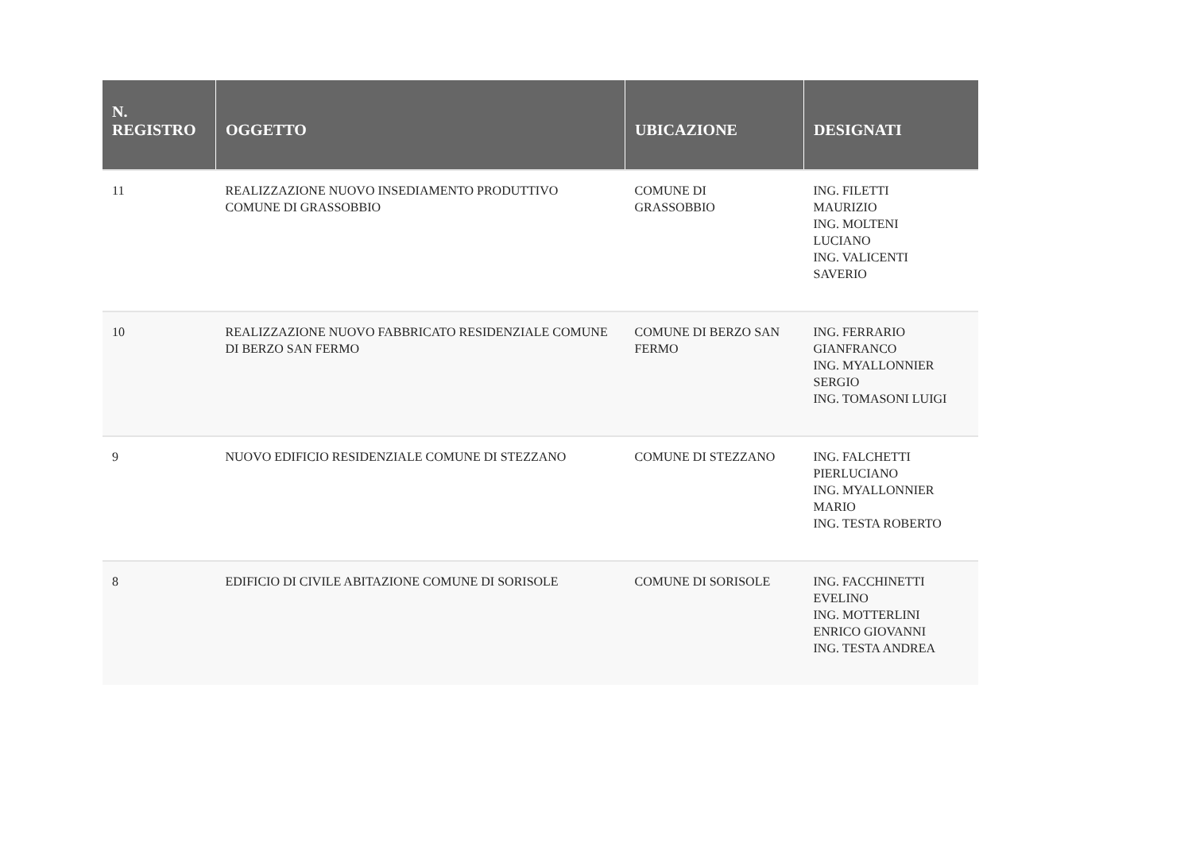| N. REGISTRO | OGGETTO | UBICAZIONE | DESIGNATI |
| --- | --- | --- | --- |
| 11 | REALIZZAZIONE NUOVO INSEDIAMENTO PRODUTTIVO COMUNE DI GRASSOBBIO | COMUNE DI GRASSOBBIO | ING. FILETTI MAURIZIO ING. MOLTENI LUCIANO ING. VALICENTI SAVERIO |
| 10 | REALIZZAZIONE NUOVO FABBRICATO RESIDENZIALE COMUNE DI BERZO SAN FERMO | COMUNE DI BERZO SAN FERMO | ING. FERRARIO GIANFRANCO ING. MYALLONNIER SERGIO ING. TOMASONI LUIGI |
| 9 | NUOVO EDIFICIO RESIDENZIALE COMUNE DI STEZZANO | COMUNE DI STEZZANO | ING. FALCHETTI PIERLUCIANO ING. MYALLONNIER MARIO ING. TESTA ROBERTO |
| 8 | EDIFICIO DI CIVILE ABITAZIONE COMUNE DI SORISOLE | COMUNE DI SORISOLE | ING. FACCHINETTI EVELINO ING. MOTTERLINI ENRICO GIOVANNI ING. TESTA ANDREA |